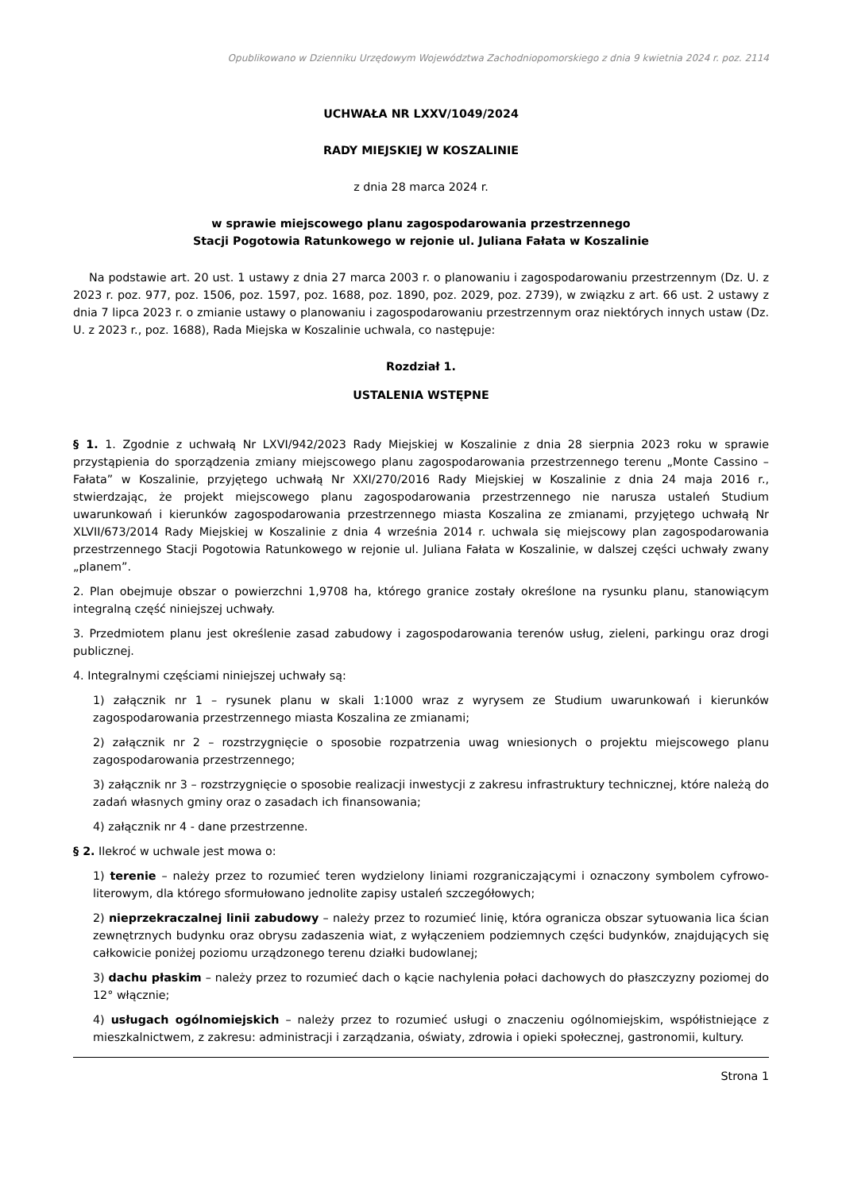Opublikowano w Dzienniku Urzędowym Województwa Zachodniopomorskiego z dnia 9 kwietnia 2024 r. poz. 2114
UCHWAŁA NR LXXV/1049/2024
RADY MIEJSKIEJ W KOSZALINIE
z dnia 28 marca 2024 r.
w sprawie miejscowego planu zagospodarowania przestrzennego
Stacji Pogotowia Ratunkowego w rejonie ul. Juliana Fałata w Koszalinie
Na podstawie art. 20 ust. 1 ustawy z dnia 27 marca 2003 r. o planowaniu i zagospodarowaniu przestrzennym (Dz. U. z 2023 r. poz. 977, poz. 1506, poz. 1597, poz. 1688, poz. 1890, poz. 2029, poz. 2739), w związku z art. 66 ust. 2 ustawy z dnia 7 lipca 2023 r. o zmianie ustawy o planowaniu i zagospodarowaniu przestrzennym oraz niektórych innych ustaw (Dz. U. z 2023 r., poz. 1688), Rada Miejska w Koszalinie uchwala, co następuje:
Rozdział 1.
USTALENIA WSTĘPNE
§ 1. 1. Zgodnie z uchwałą Nr LXVI/942/2023 Rady Miejskiej w Koszalinie z dnia 28 sierpnia 2023 roku w sprawie przystąpienia do sporządzenia zmiany miejscowego planu zagospodarowania przestrzennego terenu „Monte Cassino – Fałata” w Koszalinie, przyjętego uchwałą Nr XXI/270/2016 Rady Miejskiej w Koszalinie z dnia 24 maja 2016 r., stwierdzając, że projekt miejscowego planu zagospodarowania przestrzennego nie narusza ustaleń Studium uwarunkowań i kierunków zagospodarowania przestrzennego miasta Koszalina ze zmianami, przyjętego uchwałą Nr XLVII/673/2014 Rady Miejskiej w Koszalinie z dnia 4 września 2014 r. uchwala się miejscowy plan zagospodarowania przestrzennego Stacji Pogotowia Ratunkowego w rejonie ul. Juliana Fałata w Koszalinie, w dalszej części uchwały zwany „planem”.
2. Plan obejmuje obszar o powierzchni 1,9708 ha, którego granice zostały określone na rysunku planu, stanowiącym integralną część niniejszej uchwały.
3. Przedmiotem planu jest określenie zasad zabudowy i zagospodarowania terenów usług, zieleni, parkingu oraz drogi publicznej.
4. Integralnymi częściami niniejszej uchwały są:
1) załącznik nr 1 – rysunek planu w skali 1:1000 wraz z wyrysem ze Studium uwarunkowań i kierunków zagospodarowania przestrzennego miasta Koszalina ze zmianami;
2) załącznik nr 2 – rozstrzygnięcie o sposobie rozpatrzenia uwag wniesionych o projektu miejscowego planu zagospodarowania przestrzennego;
3) załącznik nr 3 – rozstrzygnięcie o sposobie realizacji inwestycji z zakresu infrastruktury technicznej, które należą do zadań własnych gminy oraz o zasadach ich finansowania;
4) załącznik nr 4 - dane przestrzenne.
§ 2. Ilekroć w uchwale jest mowa o:
1) terenie – należy przez to rozumieć teren wydzielony liniami rozgraniczającymi i oznaczony symbolem cyfrowo-literowym, dla którego sformułowano jednolite zapisy ustaleń szczegółowych;
2) nieprzekraczalnej linii zabudowy – należy przez to rozumieć linię, która ogranicza obszar sytuowania lica ścian zewnętrznych budynku oraz obrysu zadaszenia wiat, z wyłączeniem podziemnych części budynków, znajdujących się całkowicie poniżej poziomu urządzonego terenu działki budowlanej;
3) dachu płaskim – należy przez to rozumieć dach o kącie nachylenia połaci dachowych do płaszczyzny poziomej do 12° włącznie;
4) usługach ogólnomiejskich – należy przez to rozumieć usługi o znaczeniu ogólnomiejskim, współistniejące z mieszkalnictwem, z zakresu: administracji i zarządzania, oświaty, zdrowia i opieki społecznej, gastronomii, kultury.
Strona 1